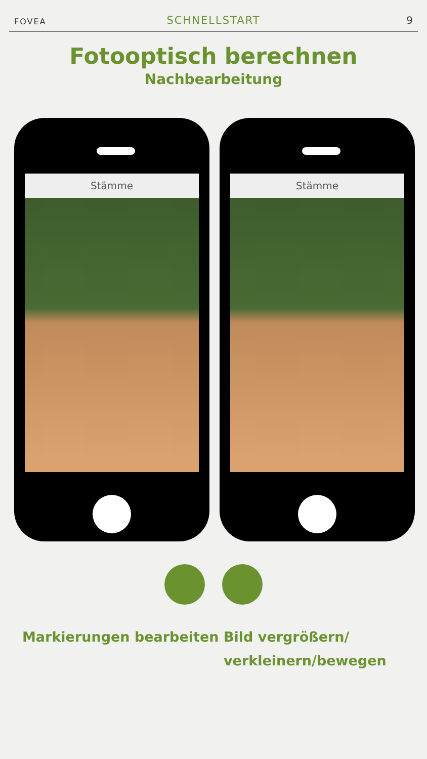FOVEA
SCHNELLSTART
9
Fotooptisch berechnen
Nachbearbeitung
Stämme
Stämme
Markierungen bearbeiten Bild vergrößern/
verkleinern/bewegen